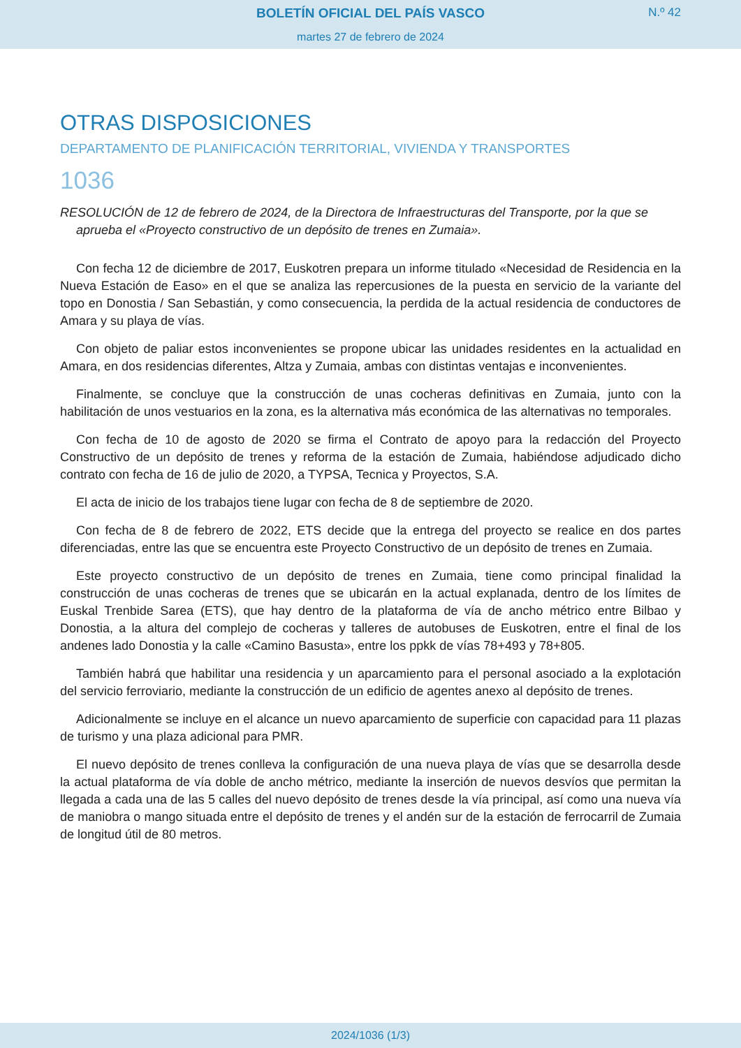BOLETÍN OFICIAL DEL PAÍS VASCO
N.º 42
martes 27 de febrero de 2024
OTRAS DISPOSICIONES
DEPARTAMENTO DE PLANIFICACIÓN TERRITORIAL, VIVIENDA Y TRANSPORTES
1036
RESOLUCIÓN de 12 de febrero de 2024, de la Directora de Infraestructuras del Transporte, por la que se aprueba el «Proyecto constructivo de un depósito de trenes en Zumaia».
Con fecha 12 de diciembre de 2017, Euskotren prepara un informe titulado «Necesidad de Residencia en la Nueva Estación de Easo» en el que se analiza las repercusiones de la puesta en servicio de la variante del topo en Donostia / San Sebastián, y como consecuencia, la perdida de la actual residencia de conductores de Amara y su playa de vías.
Con objeto de paliar estos inconvenientes se propone ubicar las unidades residentes en la actualidad en Amara, en dos residencias diferentes, Altza y Zumaia, ambas con distintas ventajas e inconvenientes.
Finalmente, se concluye que la construcción de unas cocheras definitivas en Zumaia, junto con la habilitación de unos vestuarios en la zona, es la alternativa más económica de las alternativas no temporales.
Con fecha de 10 de agosto de 2020 se firma el Contrato de apoyo para la redacción del Proyecto Constructivo de un depósito de trenes y reforma de la estación de Zumaia, habiéndose adjudicado dicho contrato con fecha de 16 de julio de 2020, a TYPSA, Tecnica y Proyectos, S.A.
El acta de inicio de los trabajos tiene lugar con fecha de 8 de septiembre de 2020.
Con fecha de 8 de febrero de 2022, ETS decide que la entrega del proyecto se realice en dos partes diferenciadas, entre las que se encuentra este Proyecto Constructivo de un depósito de trenes en Zumaia.
Este proyecto constructivo de un depósito de trenes en Zumaia, tiene como principal finalidad la construcción de unas cocheras de trenes que se ubicarán en la actual explanada, dentro de los límites de Euskal Trenbide Sarea (ETS), que hay dentro de la plataforma de vía de ancho métrico entre Bilbao y Donostia, a la altura del complejo de cocheras y talleres de autobuses de Euskotren, entre el final de los andenes lado Donostia y la calle «Camino Basusta», entre los ppkk de vías 78+493 y 78+805.
También habrá que habilitar una residencia y un aparcamiento para el personal asociado a la explotación del servicio ferroviario, mediante la construcción de un edificio de agentes anexo al depósito de trenes.
Adicionalmente se incluye en el alcance un nuevo aparcamiento de superficie con capacidad para 11 plazas de turismo y una plaza adicional para PMR.
El nuevo depósito de trenes conlleva la configuración de una nueva playa de vías que se desarrolla desde la actual plataforma de vía doble de ancho métrico, mediante la inserción de nuevos desvíos que permitan la llegada a cada una de las 5 calles del nuevo depósito de trenes desde la vía principal, así como una nueva vía de maniobra o mango situada entre el depósito de trenes y el andén sur de la estación de ferrocarril de Zumaia de longitud útil de 80 metros.
2024/1036 (1/3)